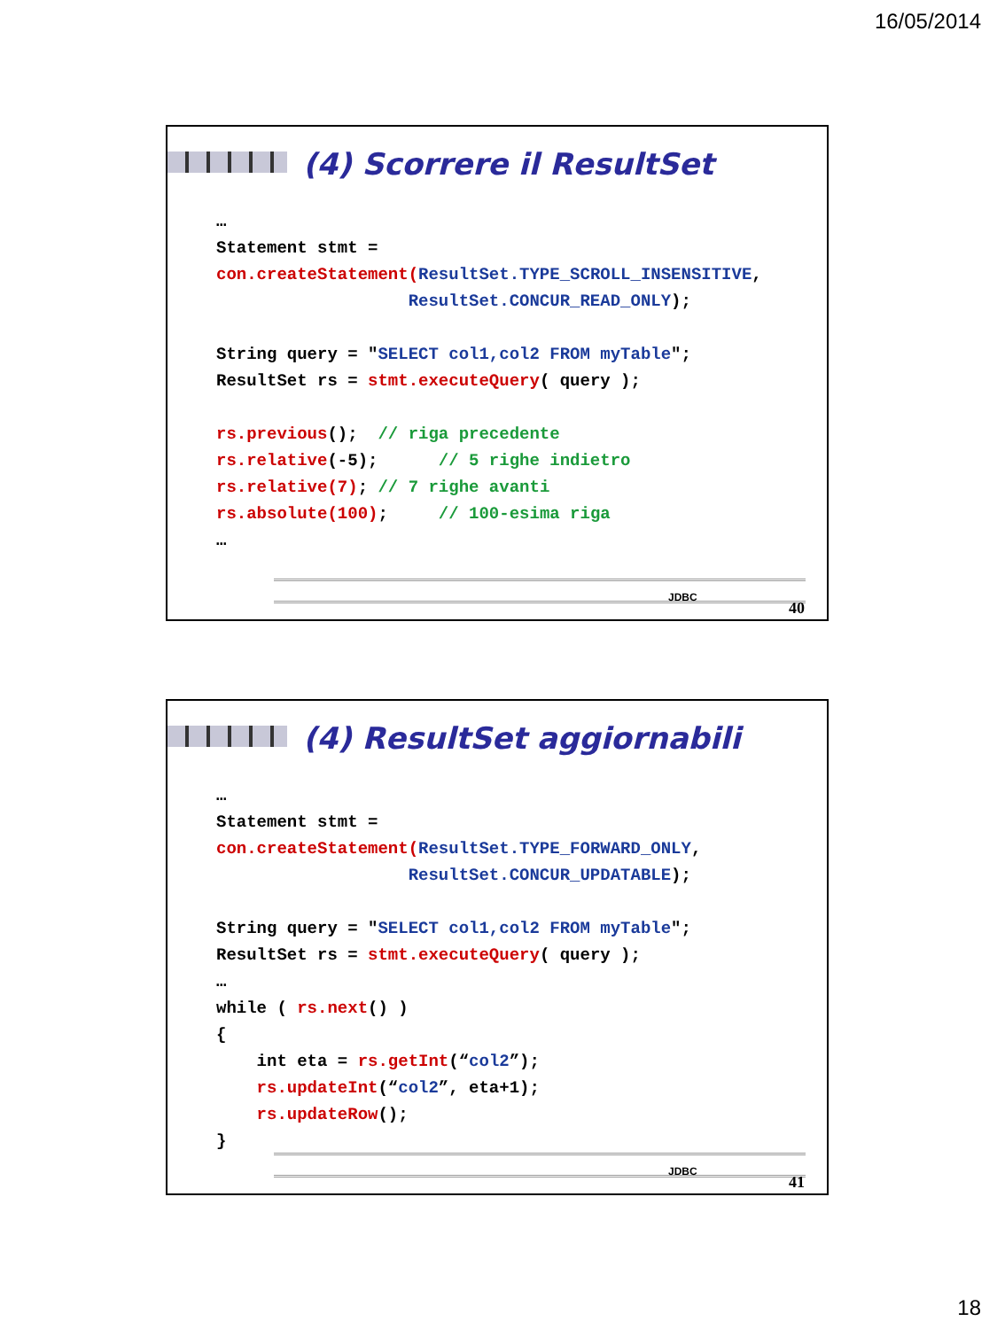16/05/2014
(4) Scorrere il ResultSet
…
Statement stmt =
con.createStatement(ResultSet.TYPE_SCROLL_INSENSITIVE,
                   ResultSet.CONCUR_READ_ONLY);

String query = "SELECT col1,col2 FROM myTable";
ResultSet rs = stmt.executeQuery( query );

rs.previous();  // riga precedente
rs.relative(-5);      // 5 righe indietro
rs.relative(7); // 7 righe avanti
rs.absolute(100);     // 100-esima riga
…
JDBC
40
(4) ResultSet aggiornabili
…
Statement stmt =
con.createStatement(ResultSet.TYPE_FORWARD_ONLY,
                   ResultSet.CONCUR_UPDATABLE);

String query = "SELECT col1,col2 FROM myTable";
ResultSet rs = stmt.executeQuery( query );
…
while ( rs.next() )
{
    int eta = rs.getInt(“col2”);
    rs.updateInt(“col2”, eta+1);
    rs.updateRow();
}
JDBC
41
18